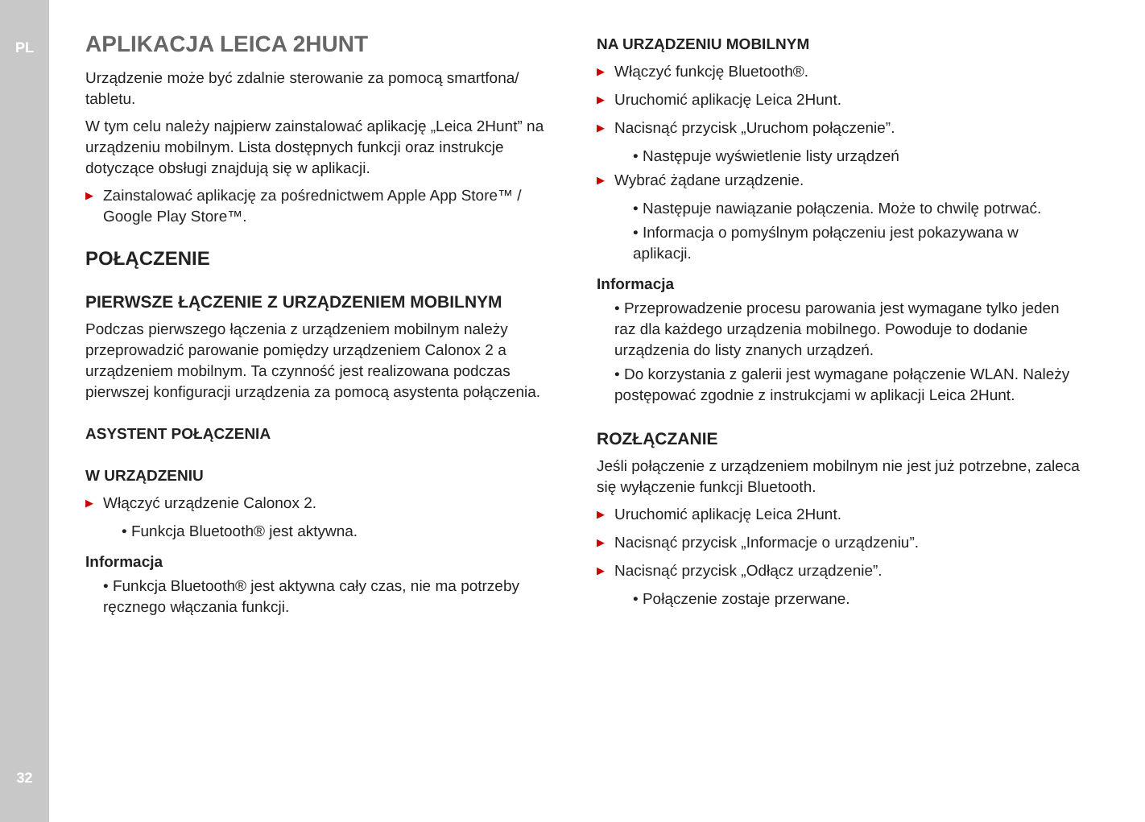PL
32
APLIKACJA LEICA 2HUNT
Urządzenie może być zdalnie sterowanie za pomocą smartfona/ tabletu.
W tym celu należy najpierw zainstalować aplikację „Leica 2Hunt” na urządzeniu mobilnym. Lista dostępnych funkcji oraz instrukcje dotyczące obsługi znajdują się w aplikacji.
▶ Zainstalować aplikację za pośrednictwem Apple App Store™ / Google Play Store™.
POŁĄCZENIE
PIERWSZE ŁĄCZENIE Z URZĄDZENIEM MOBILNYM
Podczas pierwszego łączenia z urządzeniem mobilnym należy przeprowadzić parowanie pomiędzy urządzeniem Calonox 2 a urządzeniem mobilnym. Ta czynność jest realizowana podczas pierwszej konfiguracji urządzenia za pomocą asystenta połączenia.
ASYSTENT POŁĄCZENIA
W URZĄDZENIU
▶ Włączyć urządzenie Calonox 2.
• Funkcja Bluetooth® jest aktywna.
Informacja
• Funkcja Bluetooth® jest aktywna cały czas, nie ma potrzeby ręcznego włączania funkcji.
NA URZĄDZENIU MOBILNYM
▶ Włączyć funkcję Bluetooth®.
▶ Uruchomić aplikację Leica 2Hunt.
▶ Nacisnąć przycisk „Uruchom połączenie”.
• Następuje wyświetlenie listy urządzeń
▶ Wybrać żądane urządzenie.
• Następuje nawiązanie połączenia. Może to chwilę potrwać.
• Informacja o pomyślnym połączeniu jest pokazywana w aplikacji.
Informacja
• Przeprowadzenie procesu parowania jest wymagane tylko jeden raz dla każdego urządzenia mobilnego. Powoduje to dodanie urządzenia do listy znanych urządzeń.
• Do korzystania z galerii jest wymagane połączenie WLAN. Należy postępować zgodnie z instrukcjami w aplikacji Leica 2Hunt.
ROZŁĄCZANIE
Jeśli połączenie z urządzeniem mobilnym nie jest już potrzebne, zaleca się wyłączenie funkcji Bluetooth.
▶ Uruchomić aplikację Leica 2Hunt.
▶ Nacisnąć przycisk „Informacje o urządzeniu”.
▶ Nacisnąć przycisk „Odłącz urządzenie”.
• Połączenie zostaje przerwane.